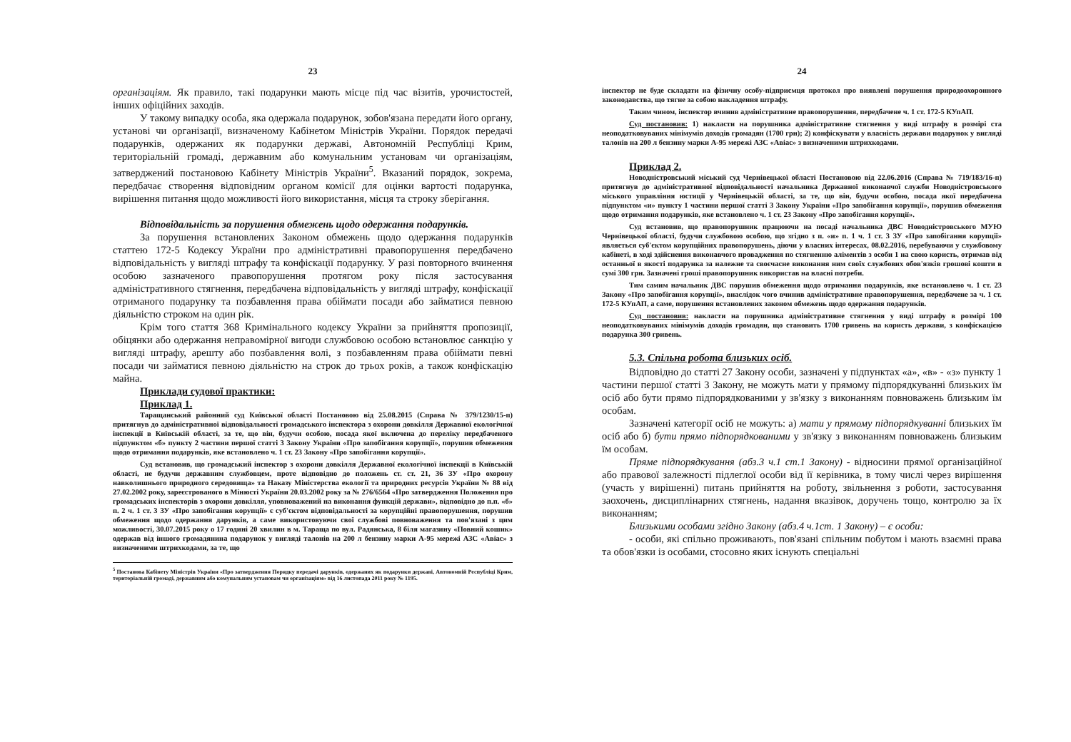23
організаціям. Як правило, такі подарунки мають місце під час візитів, урочистостей, інших офіційних заходів.
У такому випадку особа, яка одержала подарунок, зобов'язана передати його органу, установі чи організації, визначеному Кабінетом Міністрів України. Порядок передачі подарунків, одержаних як подарунки державі, Автономній Республіці Крим, територіальній громаді, державним або комунальним установам чи організаціям, затверджений постановою Кабінету Міністрів України<sup>5</sup>. Вказаний порядок, зокрема, передбачає створення відповідним органом комісії для оцінки вартості подарунка, вирішення питання щодо можливості його використання, місця та строку зберігання.
Відповідальність за порушення обмежень щодо одержання подарунків.
За порушення встановлених Законом обмежень щодо одержання подарунків статтею 172-5 Кодексу України про адміністративні правопорушення передбачено відповідальність у вигляді штрафу та конфіскації подарунку. У разі повторного вчинення особою зазначеного правопорушення протягом року після застосування адміністративного стягнення, передбачена відповідальність у вигляді штрафу, конфіскації отриманого подарунку та позбавлення права обіймати посади або займатися певною діяльністю строком на один рік.
Крім того стаття 368 Кримінального кодексу України за прийняття пропозиції, обіцянки або одержання неправомірної вигоди службовою особою встановлює санкцію у вигляді штрафу, арешту або позбавлення волі, з позбавленням права обіймати певні посади чи займатися певною діяльністю на строк до трьох років, а також конфіскацію майна.
Приклади судової практики:
Приклад 1.
Таращанський районний суд Київської області Постановою від 25.08.2015 (Справа № 379/1230/15-п) притягнув до адміністративної відповідальності громадського інспектора з охорони довкілля Державної екологічної інспекції в Київській області, за те, що він, будучи особою, посада якої включена до переліку передбаченого підпунктом «б» пункту 2 частини першої статті 3 Закону України «Про запобігання корупції», порушив обмеження щодо отримання подарунків, яке встановлено ч. 1 ст. 23 Закону «Про запобігання корупції».
Суд встановив, що громадський інспектор з охорони довкілля Державної екологічної інспекції в Київській області, не будучи державним службовцем, проте відповідно до положень ст. ст. 21, 36 ЗУ «Про охорону навколишнього природного середовища» та Наказу Міністерства екології та природних ресурсів України № 88 від 27.02.2002 року, зареєстрованого в Мінюсті України 20.03.2002 року за № 276/6564 «Про затвердження Положення про громадських інспекторів з охорони довкілля, уповноважений на виконання функцій держави», відповідно до п.п. «б» п. 2 ч. 1 ст. 3 ЗУ «Про запобігання корупції» є суб'єктом відповідальності за корупційні правопорушення, порушив обмеження щодо одержання дарунків, а саме використовуючи свої службові повноваження та пов'язані з цим можливості, 30.07.2015 року о 17 годині 20 хвилин в м. Тараща по вул. Радянська, 8 біля магазину «Повний кошик» одержав від іншого громадянина подарунок у вигляді талонів на 200 л бензину марки А-95 мережі АЗС «Авіас» з визначеними штрихкодами, за те, що
<sup>5</sup> Постанова Кабінету Міністрів України «Про затвердження Порядку передачі дарунків, одержаних як подарунки державі, Автономній Республіці Крим, територіальній громаді, державним або комунальним установам чи організаціям» від 16 листопада 2011 року № 1195.
24
інспектор не буде складати на фізичну особу-підприємця протокол про виявлені порушення природоохоронного законодавства, що тягне за собою накладення штрафу.
Таким чином, інспектор вчинив адміністративне правопорушення, передбачене ч. 1 ст. 172-5 КУпАП.
Суд постановив: 1) накласти на порушника адміністративне стягнення у виді штрафу в розмірі ста неоподатковуваних мінімумів доходів громадян (1700 грн); 2) конфіскувати у власність держави подарунок у вигляді талонів на 200 л бензину марки А-95 мережі АЗС «Авіас» з визначеними штрихкодами.
Приклад 2.
Новодністровський міський суд Чернівецької області Постановою від 22.06.2016 (Справа № 719/183/16-п) притягнув до адміністративної відповідальності начальника Державної виконавчої служби Новодністровського міського управління юстиції у Чернівецькій області, за те, що він, будучи особою, посада якої передбачена підпунктом «и» пункту 1 частини першої статті 3 Закону України «Про запобігання корупції», порушив обмеження щодо отримання подарунків, яке встановлено ч. 1 ст. 23 Закону «Про запобігання корупції».
Суд встановив, що правопорушник працюючи на посаді начальника ДВС Новодністровського МУЮ Чернівецької області, будучи службовою особою, що згідно з п. «и» п. 1 ч. 1 ст. 3 ЗУ «Про запобігання корупції» являється суб'єктом корупційних правопорушень, діючи у власних інтересах, 08.02.2016, перебуваючи у службовому кабінеті, в ході здійснення виконавчого провадження по стягненню аліментів з особи 1 на свою користь, отримав від останньої в якості подарунка за належне та своєчасне виконання ним своїх службових обов'язків грошові кошти в сумі 300 грн. Зазначені гроші правопорушник використав на власні потреби.
Тим самим начальник ДВС порушив обмеження щодо отримання подарунків, яке встановлено ч. 1 ст. 23 Закону «Про запобігання корупції», внаслідок чого вчинив адміністративне правопорушення, передбачене за ч. 1 ст. 172-5 КУпАП, а саме, порушення встановлених законом обмежень щодо одержання подарунків.
Суд постановив: накласти на порушника адміністративне стягнення у виді штрафу в розмірі 100 неоподатковуваних мінімумів доходів громадян, що становить 1700 гривень на користь держави, з конфіскацією подарунка 300 гривень.
5.3. Спільна робота близьких осіб.
Відповідно до статті 27 Закону особи, зазначені у підпунктах «а», «в» - «з» пункту 1 частини першої статті 3 Закону, не можуть мати у прямому підпорядкуванні близьких їм осіб або бути прямо підпорядкованими у зв'язку з виконанням повноважень близьким їм особам.
Зазначені категорії осіб не можуть: а) мати у прямому підпорядкуванні близьких їм осіб або б) бути прямо підпорядкованими у зв'язку з виконанням повноважень близьким їм особам.
Пряме підпорядкування (абз.3 ч.1 ст.1 Закону) - відносини прямої організаційної або правової залежності підлеглої особи від її керівника, в тому числі через вирішення (участь у вирішенні) питань прийняття на роботу, звільнення з роботи, застосування заохочень, дисциплінарних стягнень, надання вказівок, доручень тощо, контролю за їх виконанням;
Близькими особами згідно Закону (абз.4 ч.1ст. 1 Закону) – є особи:
- особи, які спільно проживають, пов'язані спільним побутом і мають взаємні права та обов'язки із особами, стосовно яких існують спеціальні